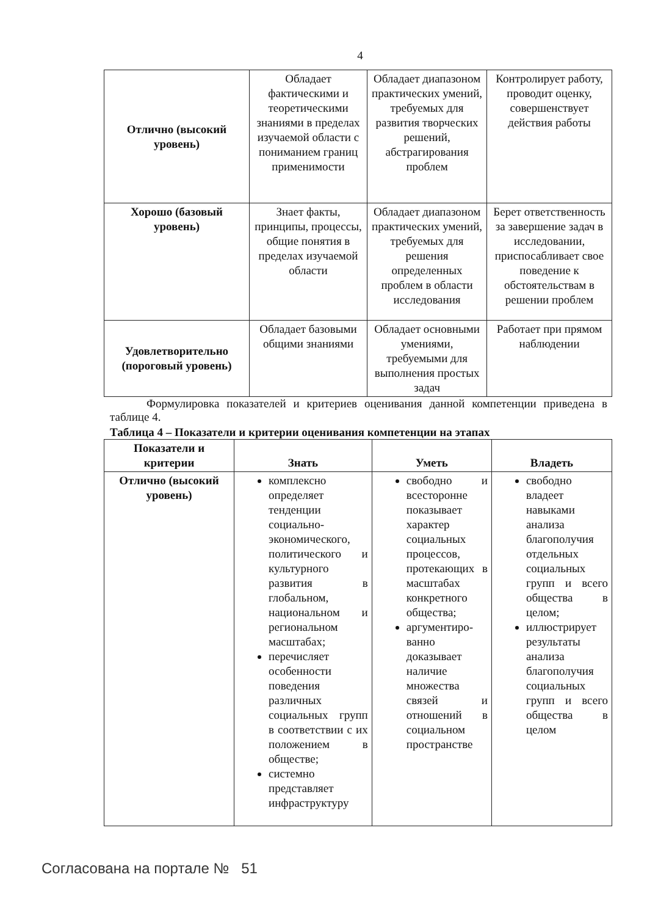4
| Отлично (высокий уровень) | Обладает фактическими и теоретическими знаниями в пределах изучаемой области с пониманием границ применимости | Обладает диапазоном практических умений, требуемых для развития творческих решений, абстрагирования проблем | Контролирует работу, проводит оценку, совершенствует действия работы |
| Хорошо (базовый уровень) | Знает факты, принципы, процессы, общие понятия в пределах изучаемой области | Обладает диапазоном практических умений, требуемых для решения определенных проблем в области исследования | Берет ответственность за завершение задач в исследовании, приспосабливает свое поведение к обстоятельствам в решении проблем |
| Удовлетворительно (пороговый уровень) | Обладает базовыми общими знаниями | Обладает основными умениями, требуемыми для выполнения простых задач | Работает при прямом наблюдении |
Формулировка показателей и критериев оценивания данной компетенции приведена в таблице 4.
Таблица 4 – Показатели и критерии оценивания компетенции на этапах
| Показатели и критерии | Знать | Уметь | Владеть |
| --- | --- | --- | --- |
| Отлично (высокий уровень) | комплексно определяет тенденции социально-экономического, политического и культурного развития в глобальном, национальном и региональном масштабах; перечисляет особенности поведения различных социальных групп в соответствии с их положением в обществе; системно представляет инфраструктуру | свободно и всесторонне показывает характер социальных процессов, протекающих в масштабах конкретного общества; аргументиро-ванно доказывает наличие множества связей и отношений в социальном пространстве | свободно владеет навыками анализа благополучия отдельных социальных групп и всего общества в целом; иллюстрирует результаты анализа благополучия социальных групп и всего общества в целом |
Согласована на портале № 51